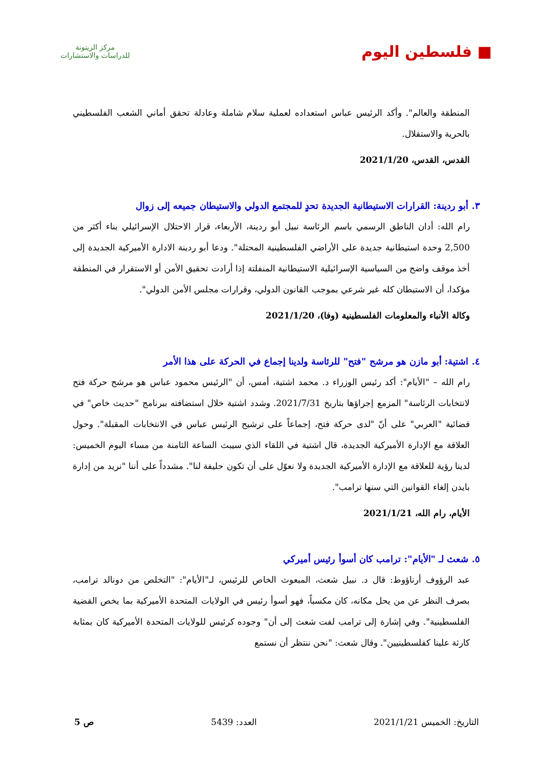■ فلسطين اليوم
مركز الزيتونة
للدراسات والاستشارات
المنطقة والعالم". وأكد الرئيس عباس استعداده لعملية سلام شاملة وعادلة تحقق أماني الشعب الفلسطيني بالحرية والاستقلال.
القدس، القدس، 2021/1/20
٣. أبو ردينة: القرارات الاستيطانية الجديدة تحدٍ للمجتمع الدولي والاستيطان جميعه إلى زوال
رام الله: أدان الناطق الرسمي باسم الرئاسة نبيل أبو ردينة، الأربعاء، قرار الاحتلال الإسرائيلي بناء أكثر من 2,500 وحدة استيطانية جديدة على الأراضي الفلسطينية المحتلة". ودعا أبو ردينة الادارة الأميركية الجديدة إلى أخذ موقف واضح من السياسية الإسرائيلية الاستيطانية المنفلتة إذا أرادت تحقيق الأمن أو الاستقرار في المنطقة مؤكدا، أن الاستيطان كله غير شرعي بموجب القانون الدولي، وقرارات مجلس الأمن الدولي".
وكالة الأنباء والمعلومات الفلسطينية (وفا)، 2021/1/20
٤. اشتية: أبو مازن هو مرشح "فتح" للرئاسة ولدينا إجماع في الحركة على هذا الأمر
رام الله – "الأيام": أكد رئيس الوزراء د. محمد اشتية، أمس، أن "الرئيس محمود عباس هو مرشح حركة فتح لانتخابات الرئاسة" المزمع إجراؤها بتاريخ 2021/7/31. وشدد اشتية خلال استضافته ببرنامج "حديث خاص" في فضائية "العربي" على أنّ "لدى حركة فتح، إجماعاً على ترشيح الرئيس عباس في الانتخابات المقبلة". وحول العلاقة مع الإدارة الأميركية الجديدة، قال اشتية في اللقاء الذي سيبث الساعة الثامنة من مساء اليوم الخميس: لدينا رؤية للعلاقة مع الإدارة الأميركية الجديدة ولا نعوّل على أن تكون حليفة لنا". مشدداً على أننا "نريد من إدارة بايدن إلغاء القوانين التي سنها ترامب".
الأيام، رام الله، 2021/1/21
٥. شعث لـ "الأيام": ترامب كان أسوأ رئيس أميركي
عبد الرؤوف أرناؤوط: قال د. نبيل شعث، المبعوث الخاص للرئيس، لـ"الأيام": "التخلص من دونالد ترامب، بصرف النظر عن من يحل مكانه، كان مكسباً، فهو أسوأ رئيس في الولايات المتحدة الأميركية بما يخص القضية الفلسطينية". وفي إشارة إلى ترامب لفت شعث إلى أن" وجوده كرئيس للولايات المتحدة الأميركية كان بمثابة كارثة علينا كفلسطينيين". وقال شعث: "نحن ننتظر أن نستمع
التاريخ: الخميس 2021/1/21 العدد: 5439 ص 5